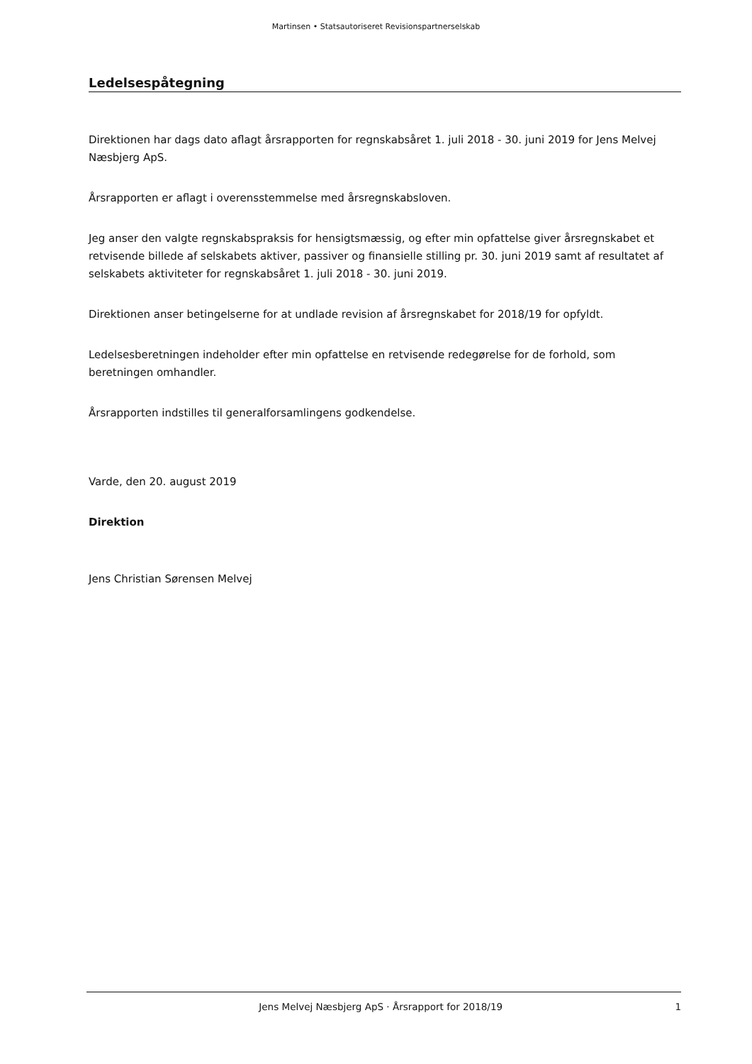Martinsen • Statsautoriseret Revisionspartnerselskab
Ledelsespåtegning
Direktionen har dags dato aflagt årsrapporten for regnskabsåret 1. juli 2018 - 30. juni 2019 for Jens Melvej Næsbjerg ApS.
Årsrapporten er aflagt i overensstemmelse med årsregnskabsloven.
Jeg anser den valgte regnskabspraksis for hensigtsmæssig, og efter min opfattelse giver årsregnskabet et retvisende billede af selskabets aktiver, passiver og finansielle stilling pr. 30. juni 2019 samt af resultatet af selskabets aktiviteter for regnskabsåret 1. juli 2018 - 30. juni 2019.
Direktionen anser betingelserne for at undlade revision af årsregnskabet for 2018/19 for opfyldt.
Ledelsesberetningen indeholder efter min opfattelse en retvisende redegørelse for de forhold, som beretningen omhandler.
Årsrapporten indstilles til generalforsamlingens godkendelse.
Varde, den 20. august 2019
Direktion
Jens Christian Sørensen Melvej
Jens Melvej Næsbjerg ApS · Årsrapport for 2018/19 1